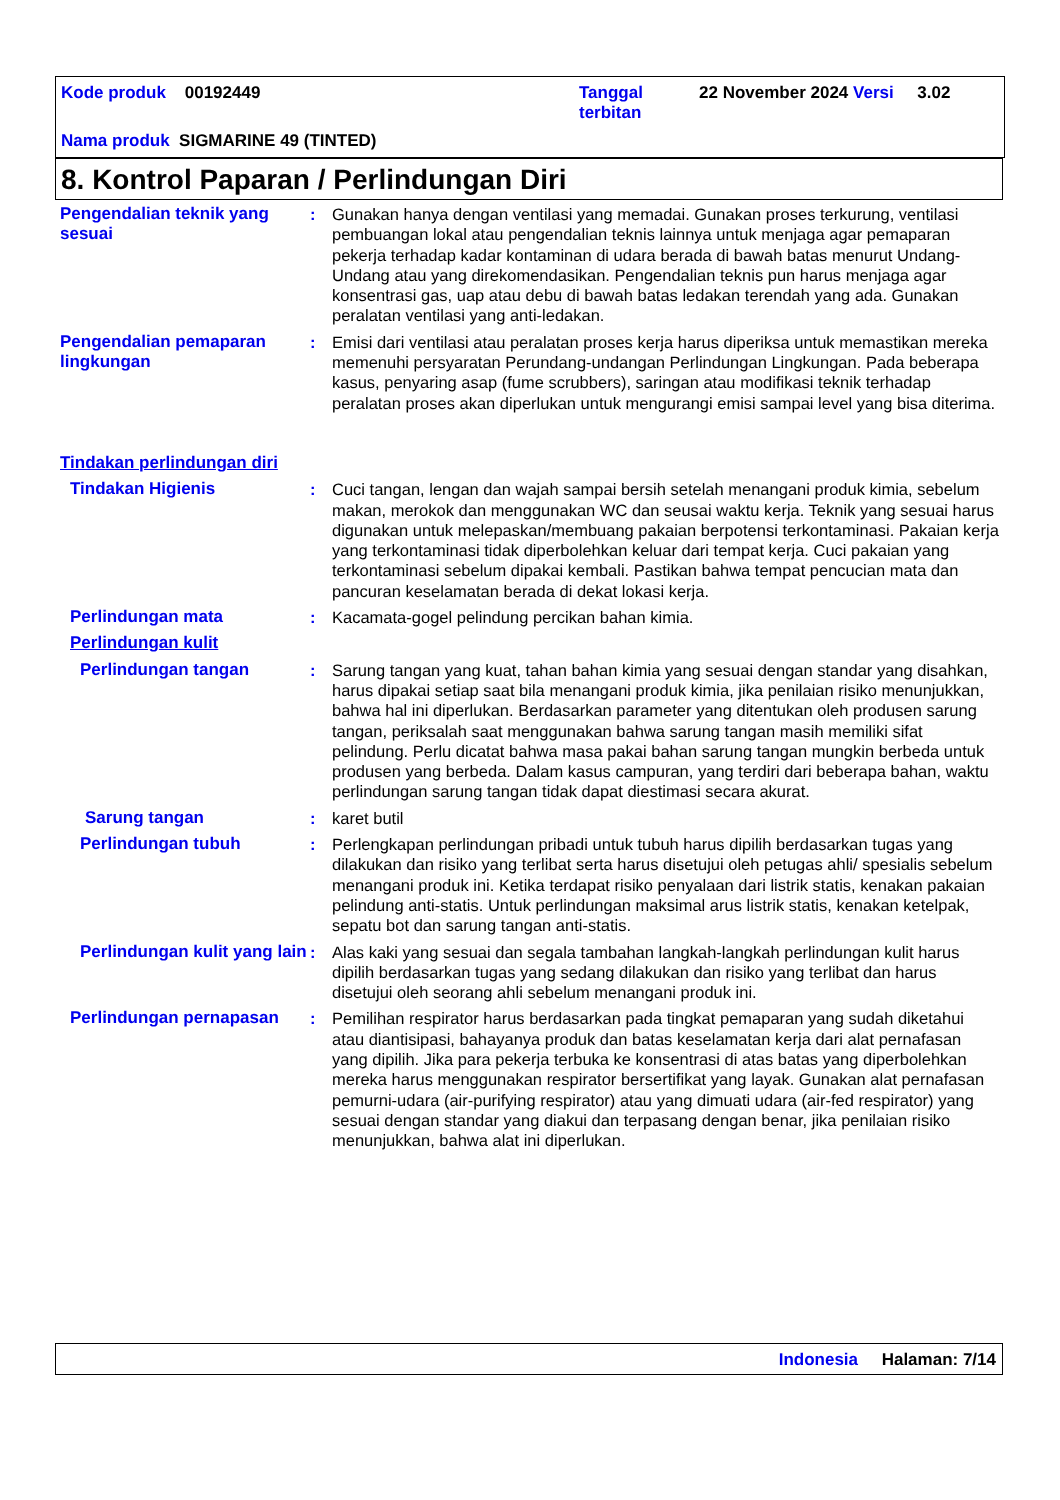Kode produk 00192449
Tanggal
terbitan
22 November 2024 Versi 3.02
Nama produk SIGMARINE 49 (TINTED)
8. Kontrol Paparan / Perlindungan Diri
Pengendalian teknik yang sesuai
: Gunakan hanya dengan ventilasi yang memadai. Gunakan proses terkurung, ventilasi pembuangan lokal atau pengendalian teknis lainnya untuk menjaga agar pemaparan pekerja terhadap kadar kontaminan di udara berada di bawah batas menurut Undang-Undang atau yang direkomendasikan. Pengendalian teknis pun harus menjaga agar konsentrasi gas, uap atau debu di bawah batas ledakan terendah yang ada. Gunakan peralatan ventilasi yang anti-ledakan.
Pengendalian pemaparan lingkungan
: Emisi dari ventilasi atau peralatan proses kerja harus diperiksa untuk memastikan mereka memenuhi persyaratan Perundang-undangan Perlindungan Lingkungan. Pada beberapa kasus, penyaring asap (fume scrubbers), saringan atau modifikasi teknik terhadap peralatan proses akan diperlukan untuk mengurangi emisi sampai level yang bisa diterima.
Tindakan perlindungan diri
Tindakan Higienis : Cuci tangan, lengan dan wajah sampai bersih setelah menangani produk kimia, sebelum makan, merokok dan menggunakan WC dan seusai waktu kerja. Teknik yang sesuai harus digunakan untuk melepaskan/membuang pakaian berpotensi terkontaminasi. Pakaian kerja yang terkontaminasi tidak diperbolehkan keluar dari tempat kerja. Cuci pakaian yang terkontaminasi sebelum dipakai kembali. Pastikan bahwa tempat pencucian mata dan pancuran keselamatan berada di dekat lokasi kerja.
Perlindungan mata : Kacamata-gogel pelindung percikan bahan kimia.
Perlindungan kulit
Perlindungan tangan : Sarung tangan yang kuat, tahan bahan kimia yang sesuai dengan standar yang disahkan, harus dipakai setiap saat bila menangani produk kimia, jika penilaian risiko menunjukkan, bahwa hal ini diperlukan. Berdasarkan parameter yang ditentukan oleh produsen sarung tangan, periksalah saat menggunakan bahwa sarung tangan masih memiliki sifat pelindung. Perlu dicatat bahwa masa pakai bahan sarung tangan mungkin berbeda untuk produsen yang berbeda. Dalam kasus campuran, yang terdiri dari beberapa bahan, waktu perlindungan sarung tangan tidak dapat diestimasi secara akurat.
Sarung tangan : karet butil
Perlindungan tubuh : Perlengkapan perlindungan pribadi untuk tubuh harus dipilih berdasarkan tugas yang dilakukan dan risiko yang terlibat serta harus disetujui oleh petugas ahli/ spesialis sebelum menangani produk ini. Ketika terdapat risiko penyalaan dari listrik statis, kenakan pakaian pelindung anti-statis. Untuk perlindungan maksimal arus listrik statis, kenakan ketelpak, sepatu bot dan sarung tangan anti-statis.
Perlindungan kulit yang lain
: Alas kaki yang sesuai dan segala tambahan langkah-langkah perlindungan kulit harus dipilih berdasarkan tugas yang sedang dilakukan dan risiko yang terlibat dan harus disetujui oleh seorang ahli sebelum menangani produk ini.
Perlindungan pernapasan : Pemilihan respirator harus berdasarkan pada tingkat pemaparan yang sudah diketahui atau diantisipasi, bahayanya produk dan batas keselamatan kerja dari alat pernafasan yang dipilih. Jika para pekerja terbuka ke konsentrasi di atas batas yang diperbolehkan mereka harus menggunakan respirator bersertifikat yang layak. Gunakan alat pernafasan pemurni-udara (air-purifying respirator) atau yang dimuati udara (air-fed respirator) yang sesuai dengan standar yang diakui dan terpasang dengan benar, jika penilaian risiko menunjukkan, bahwa alat ini diperlukan.
Indonesia Halaman: 7/14